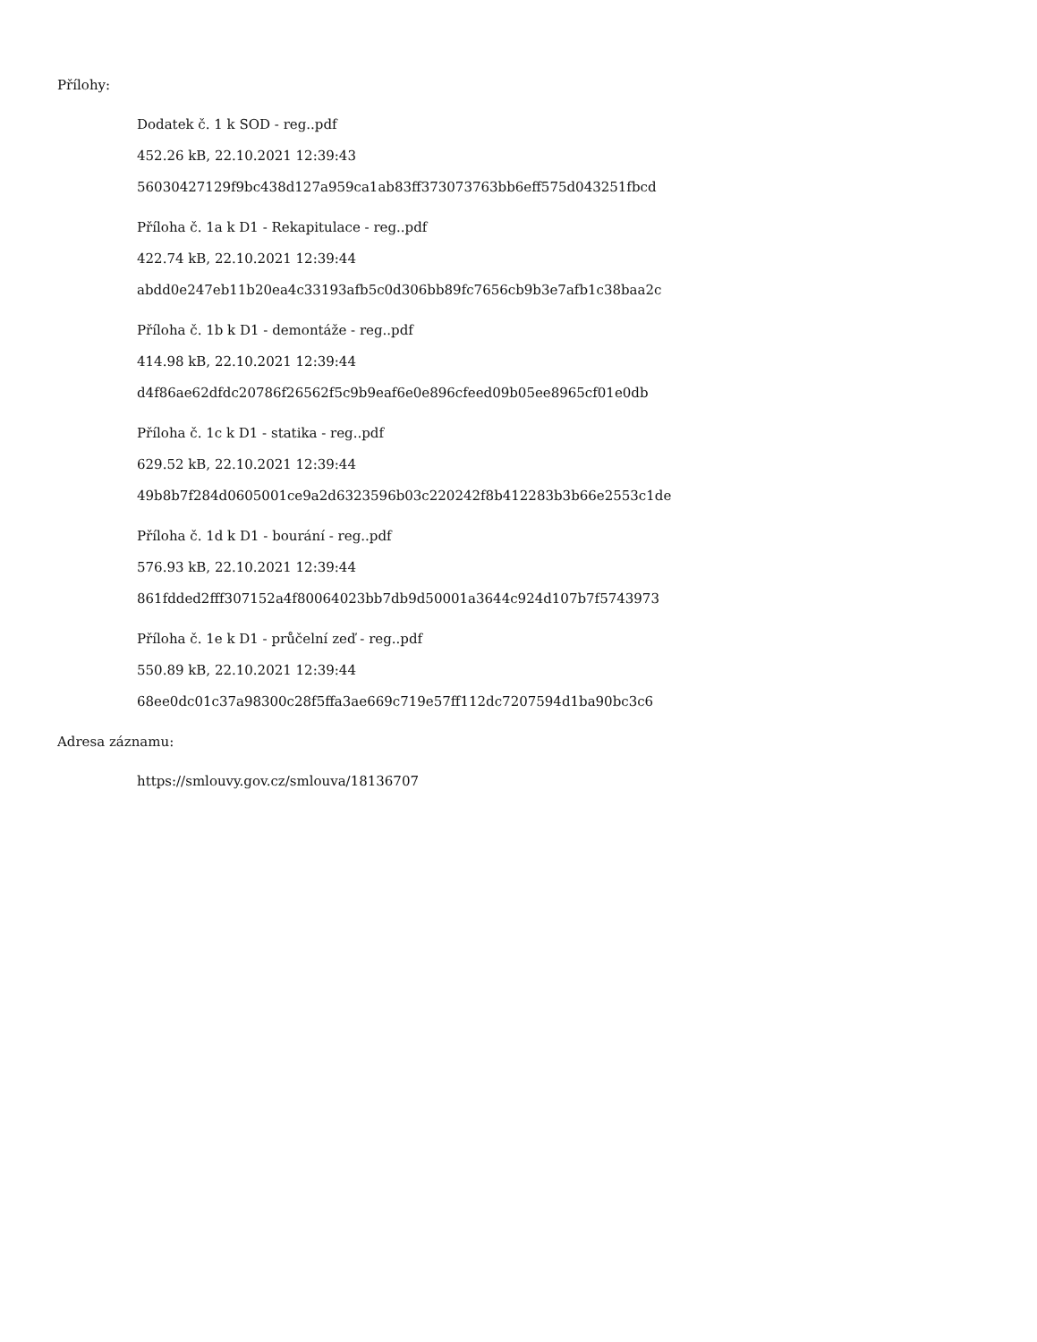Přílohy:
Dodatek č. 1 k SOD - reg..pdf
452.26 kB, 22.10.2021 12:39:43
56030427129f9bc438d127a959ca1ab83ff373073763bb6eff575d043251fbcd
Příloha č. 1a k D1 - Rekapitulace - reg..pdf
422.74 kB, 22.10.2021 12:39:44
abdd0e247eb11b20ea4c33193afb5c0d306bb89fc7656cb9b3e7afb1c38baa2c
Příloha č. 1b k D1 - demontáže - reg..pdf
414.98 kB, 22.10.2021 12:39:44
d4f86ae62dfdc20786f26562f5c9b9eaf6e0e896cfeed09b05ee8965cf01e0db
Příloha č. 1c k D1 - statika - reg..pdf
629.52 kB, 22.10.2021 12:39:44
49b8b7f284d0605001ce9a2d6323596b03c220242f8b412283b3b66e2553c1de
Příloha č. 1d k D1 - bourání - reg..pdf
576.93 kB, 22.10.2021 12:39:44
861fdded2fff307152a4f80064023bb7db9d50001a3644c924d107b7f5743973
Příloha č. 1e k D1 - průčelní zeď - reg..pdf
550.89 kB, 22.10.2021 12:39:44
68ee0dc01c37a98300c28f5ffa3ae669c719e57ff112dc7207594d1ba90bc3c6
Adresa záznamu:
https://smlouvy.gov.cz/smlouva/18136707